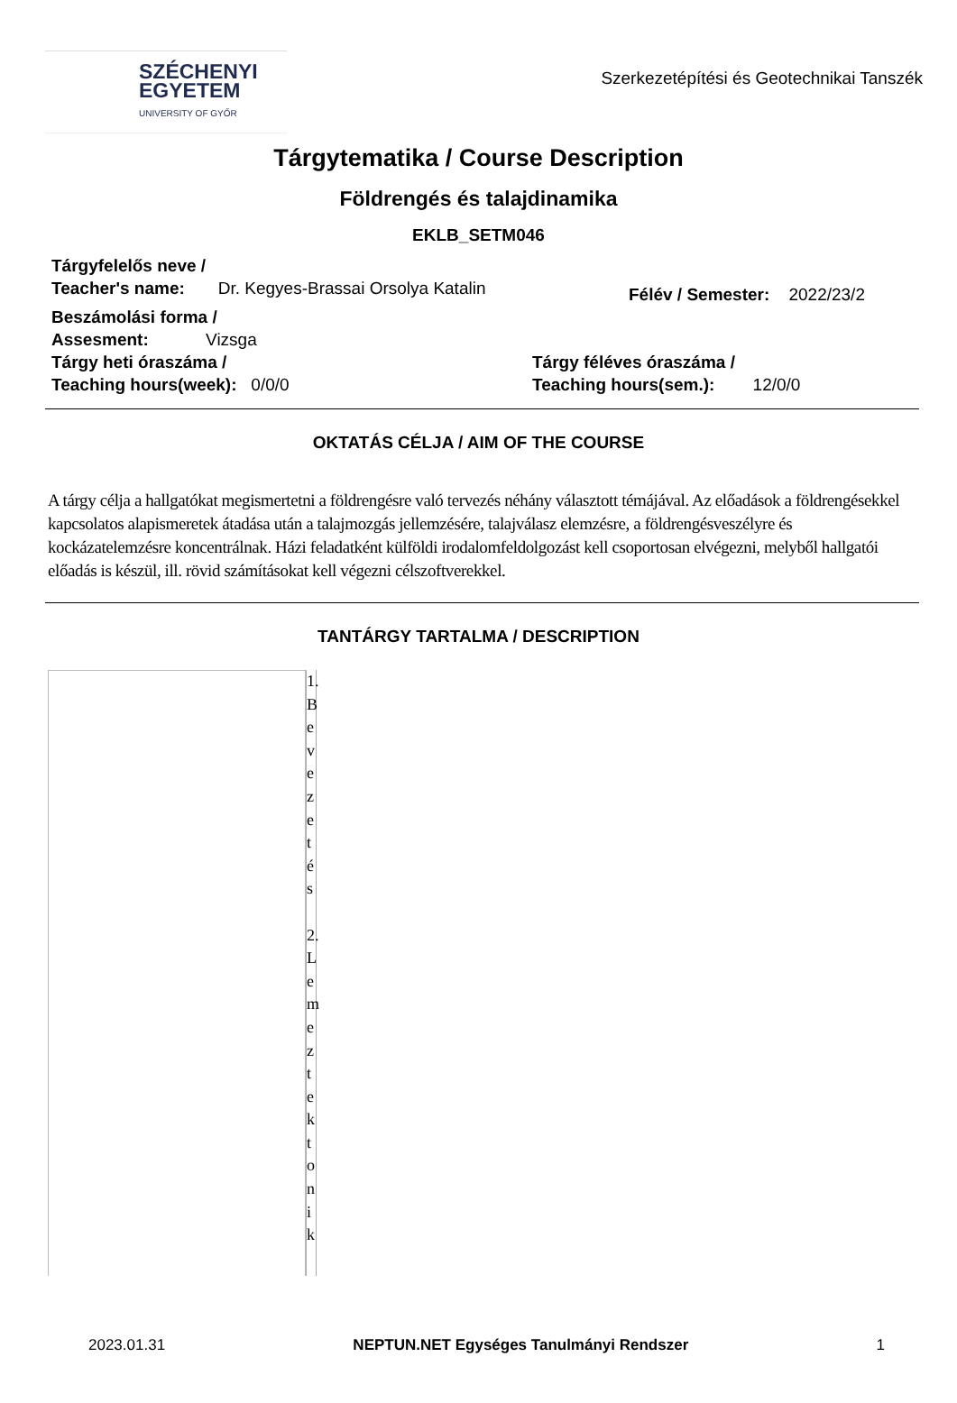SZÉCHENYI
EGYETEM
UNIVERSITY OF GYŐR
Szerkezetépítési és Geotechnikai Tanszék
Tárgytematika / Course Description
Földrengés és talajdinamika
EKLB_SETM046
Tárgyfelelős neve /
Teacher's name: Dr. Kegyes-Brassai Orsolya Katalin
Félév / Semester: 2022/23/2
Beszámolási forma /
Assesment: Vizsga
Tárgy heti óraszáma /
Teaching hours(week): 0/0/0
Tárgy féléves óraszáma /
Teaching hours(sem.): 12/0/0
OKTATÁS CÉLJA / AIM OF THE COURSE
A tárgy célja a hallgatókat megismertetni a földrengésre való tervezés néhány választott témájával. Az előadások a földrengésekkel kapcsolatos alapismeretek átadása után a talajmozgás jellemzésére, talajválasz elemzésre, a földrengésveszélyre és kockázatelemzésre koncentrálnak. Házi feladatként külföldi irodalomfeldolgozást kell csoportosan elvégezni, melyből hallgatói előadás is készül, ill. rövid számításokat kell végezni célszoftverekkel.
TANTÁRGY TARTALMA / DESCRIPTION
1. Bevezetés
2. Lemeztektonik
2023.01.31 NEPTUN.NET Egységes Tanulmányi Rendszer 1